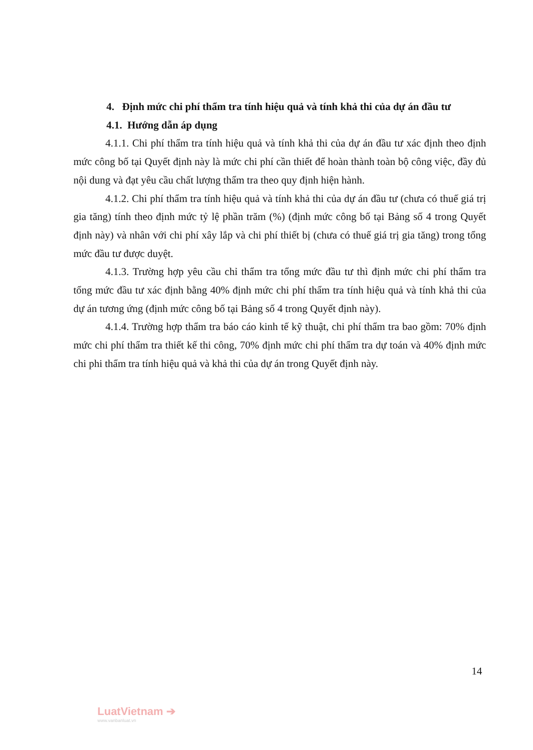4. Định mức chi phí thẩm tra tính hiệu quả và tính khả thi của dự án đầu tư
4.1. Hướng dẫn áp dụng
4.1.1. Chi phí thẩm tra tính hiệu quả và tính khả thi của dự án đầu tư xác định theo định mức công bố tại Quyết định này là mức chi phí cần thiết để hoàn thành toàn bộ công việc, đầy đủ nội dung và đạt yêu cầu chất lượng thẩm tra theo quy định hiện hành.
4.1.2. Chi phí thẩm tra tính hiệu quả và tính khả thi của dự án đầu tư (chưa có thuế giá trị gia tăng) tính theo định mức tỷ lệ phần trăm (%) (định mức công bố tại Bảng số 4 trong Quyết định này) và nhân với chi phí xây lắp và chi phí thiết bị (chưa có thuế giá trị gia tăng) trong tổng mức đầu tư được duyệt.
4.1.3. Trường hợp yêu cầu chỉ thẩm tra tổng mức đầu tư thì định mức chi phí thẩm tra tổng mức đầu tư xác định bằng 40% định mức chi phí thẩm tra tính hiệu quả và tính khả thi của dự án tương ứng (định mức công bố tại Bảng số 4 trong Quyết định này).
4.1.4. Trường hợp thẩm tra báo cáo kinh tế kỹ thuật, chi phí thẩm tra bao gồm: 70% định mức chi phí thẩm tra thiết kế thi công, 70% định mức chi phí thẩm tra dự toán và 40% định mức chi phi thẩm tra tính hiệu quả và khả thi của dự án trong Quyết định này.
14
LuatVietnam ➔
www.vanbanluat.vn